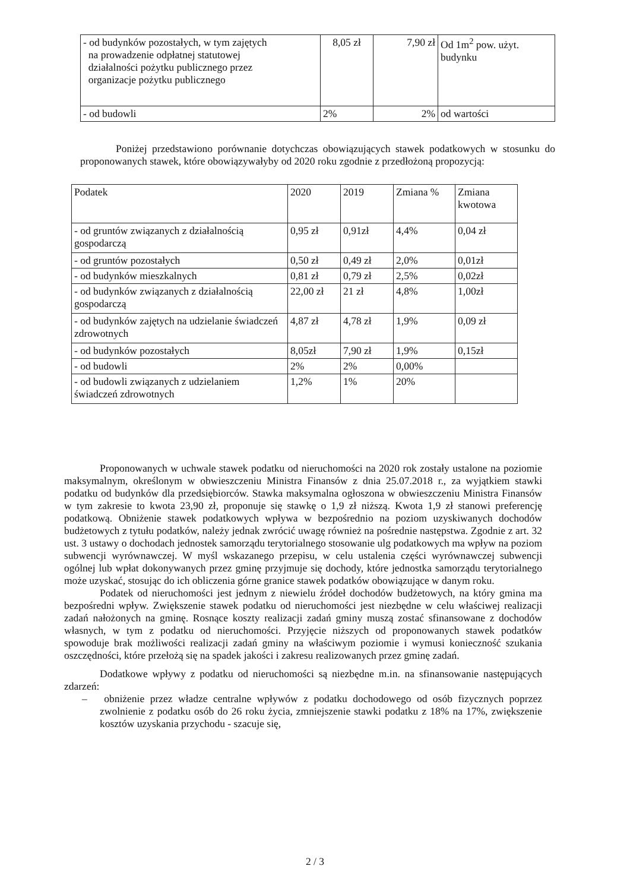| - od budynków pozostałych, w tym zajętych na prowadzenie odpłatnej statutowej działalności pożytku publicznego przez organizacje pożytku publicznego | 8,05 zł | 7,90 zł | Od 1m<sup>2</sup> pow. użyt. budynku |
| - od budowli | 2% | 2% | od wartości |
Poniżej przedstawiono porównanie dotychczas obowiązujących stawek podatkowych w stosunku do proponowanych stawek, które obowiązywałyby od 2020 roku zgodnie z przedłożoną propozycją:
| Podatek | 2020 | 2019 | Zmiana % | Zmiana kwotowa |
| --- | --- | --- | --- | --- |
| - od gruntów związanych z działalnością gospodarczą | 0,95 zł | 0,91zł | 4,4% | 0,04 zł |
| - od gruntów pozostałych | 0,50 zł | 0,49 zł | 2,0% | 0,01zł |
| - od budynków mieszkalnych | 0,81 zł | 0,79 zł | 2,5% | 0,02zł |
| - od budynków związanych z działalnością gospodarczą | 22,00 zł | 21 zł | 4,8% | 1,00zł |
| - od budynków zajętych na udzielanie świadczeń zdrowotnych | 4,87 zł | 4,78 zł | 1,9% | 0,09 zł |
| - od budynków pozostałych | 8,05zł | 7,90 zł | 1,9% | 0,15zł |
| - od budowli | 2% | 2% | 0,00% | |
| - od budowli związanych z udzielaniem świadczeń zdrowotnych | 1,2% | 1% | 20% | |
Proponowanych w uchwale stawek podatku od nieruchomości na 2020 rok zostały ustalone na poziomie maksymalnym, określonym w obwieszczeniu Ministra Finansów z dnia 25.07.2018 r., za wyjątkiem stawki podatku od budynków dla przedsiębiorców. Stawka maksymalna ogłoszona w obwieszczeniu Ministra Finansów w tym zakresie to kwota 23,90 zł, proponuje się stawkę o 1,9 zł niższą. Kwota 1,9 zł stanowi preferencję podatkową. Obniżenie stawek podatkowych wpływa w bezpośrednio na poziom uzyskiwanych dochodów budżetowych z tytułu podatków, należy jednak zwrócić uwagę również na pośrednie następstwa. Zgodnie z art. 32 ust. 3 ustawy o dochodach jednostek samorządu terytorialnego stosowanie ulg podatkowych ma wpływ na poziom subwencji wyrównawczej. W myśl wskazanego przepisu, w celu ustalenia części wyrównawczej subwencji ogólnej lub wpłat dokonywanych przez gminę przyjmuje się dochody, które jednostka samorządu terytorialnego może uzyskać, stosując do ich obliczenia górne granice stawek podatków obowiązujące w danym roku.
Podatek od nieruchomości jest jednym z niewielu źródeł dochodów budżetowych, na który gmina ma bezpośredni wpływ. Zwiększenie stawek podatku od nieruchomości jest niezbędne w celu właściwej realizacji zadań nałożonych na gminę. Rosnące koszty realizacji zadań gminy muszą zostać sfinansowane z dochodów własnych, w tym z podatku od nieruchomości. Przyjęcie niższych od proponowanych stawek podatków spowoduje brak możliwości realizacji zadań gminy na właściwym poziomie i wymusi konieczność szukania oszczędności, które przełożą się na spadek jakości i zakresu realizowanych przez gminę zadań.
Dodatkowe wpływy z podatku od nieruchomości są niezbędne m.in. na sfinansowanie następujących zdarzeń:
– obniżenie przez władze centralne wpływów z podatku dochodowego od osób fizycznych poprzez zwolnienie z podatku osób do 26 roku życia, zmniejszenie stawki podatku z 18% na 17%, zwiększenie kosztów uzyskania przychodu - szacuje się,
2 / 3